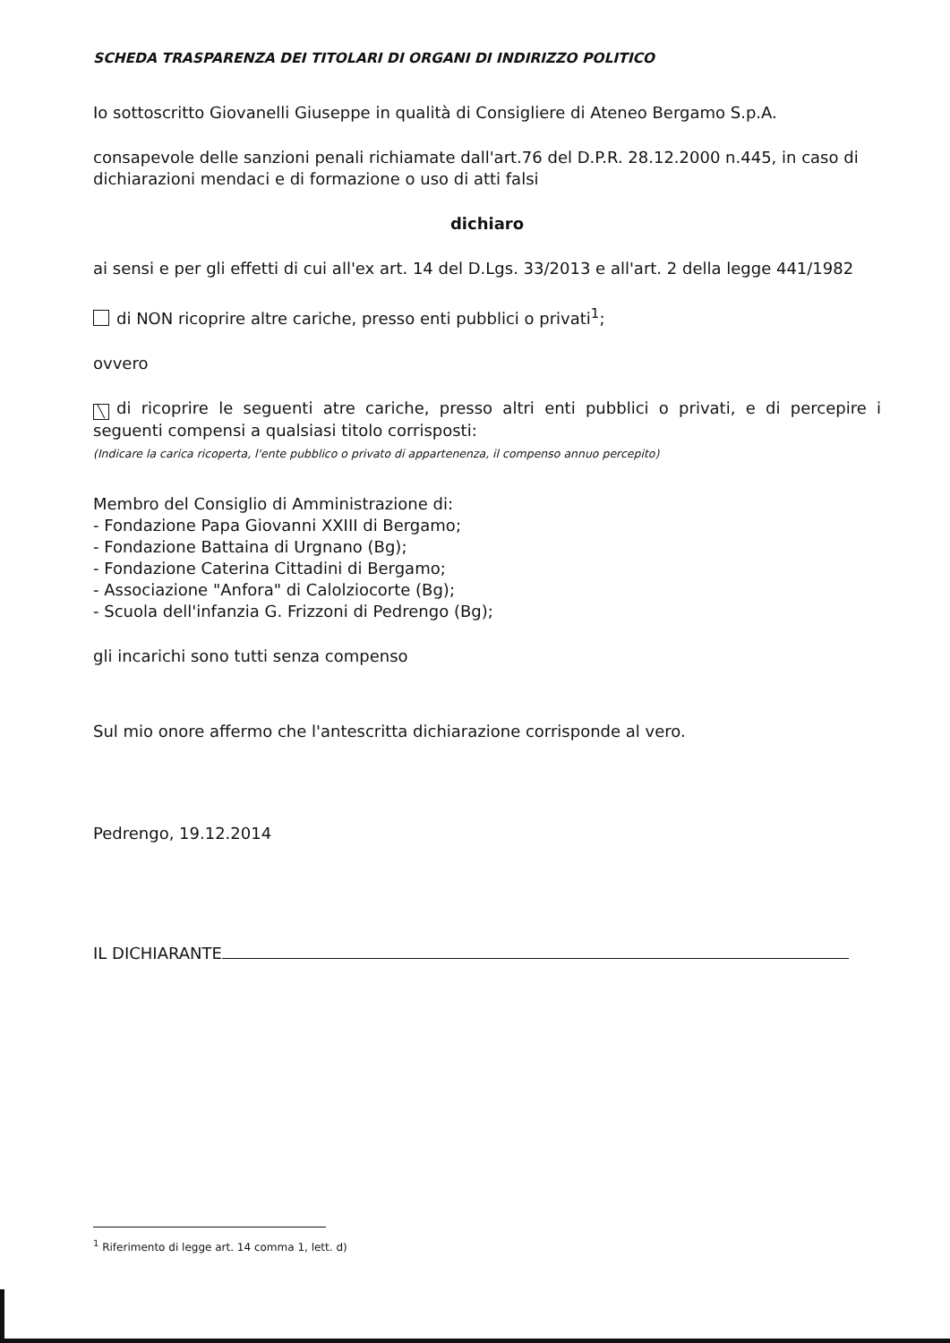SCHEDA TRASPARENZA DEI TITOLARI DI ORGANI DI INDIRIZZO POLITICO
Io sottoscritto Giovanelli Giuseppe in qualità di Consigliere di Ateneo Bergamo S.p.A.
consapevole delle sanzioni penali richiamate dall'art.76 del D.P.R. 28.12.2000 n.445, in caso di dichiarazioni mendaci e di formazione o uso di atti falsi
dichiaro
ai sensi e per gli effetti di cui all'ex art. 14 del D.Lgs. 33/2013 e all'art. 2 della legge 441/1982
di NON ricoprire altre cariche, presso enti pubblici o privati<sup>1</sup>;
ovvero
╲ di ricoprire le seguenti atre cariche, presso altri enti pubblici o privati, e di percepire i seguenti compensi a qualsiasi titolo corrisposti:
(Indicare la carica ricoperta, l'ente pubblico o privato di appartenenza, il compenso annuo percepito)
Membro del Consiglio di Amministrazione di:
- Fondazione Papa Giovanni XXIII di Bergamo;
- Fondazione Battaina di Urgnano (Bg);
- Fondazione Caterina Cittadini di Bergamo;
- Associazione "Anfora" di Calolziocorte (Bg);
- Scuola dell'infanzia G. Frizzoni di Pedrengo (Bg);
gli incarichi sono tutti senza compenso
Sul mio onore affermo che l'antescritta dichiarazione corrisponde al vero.
Pedrengo, 19.12.2014
IL DICHIARANTE
<sup>1</sup> Riferimento di legge art. 14 comma 1, lett. d)